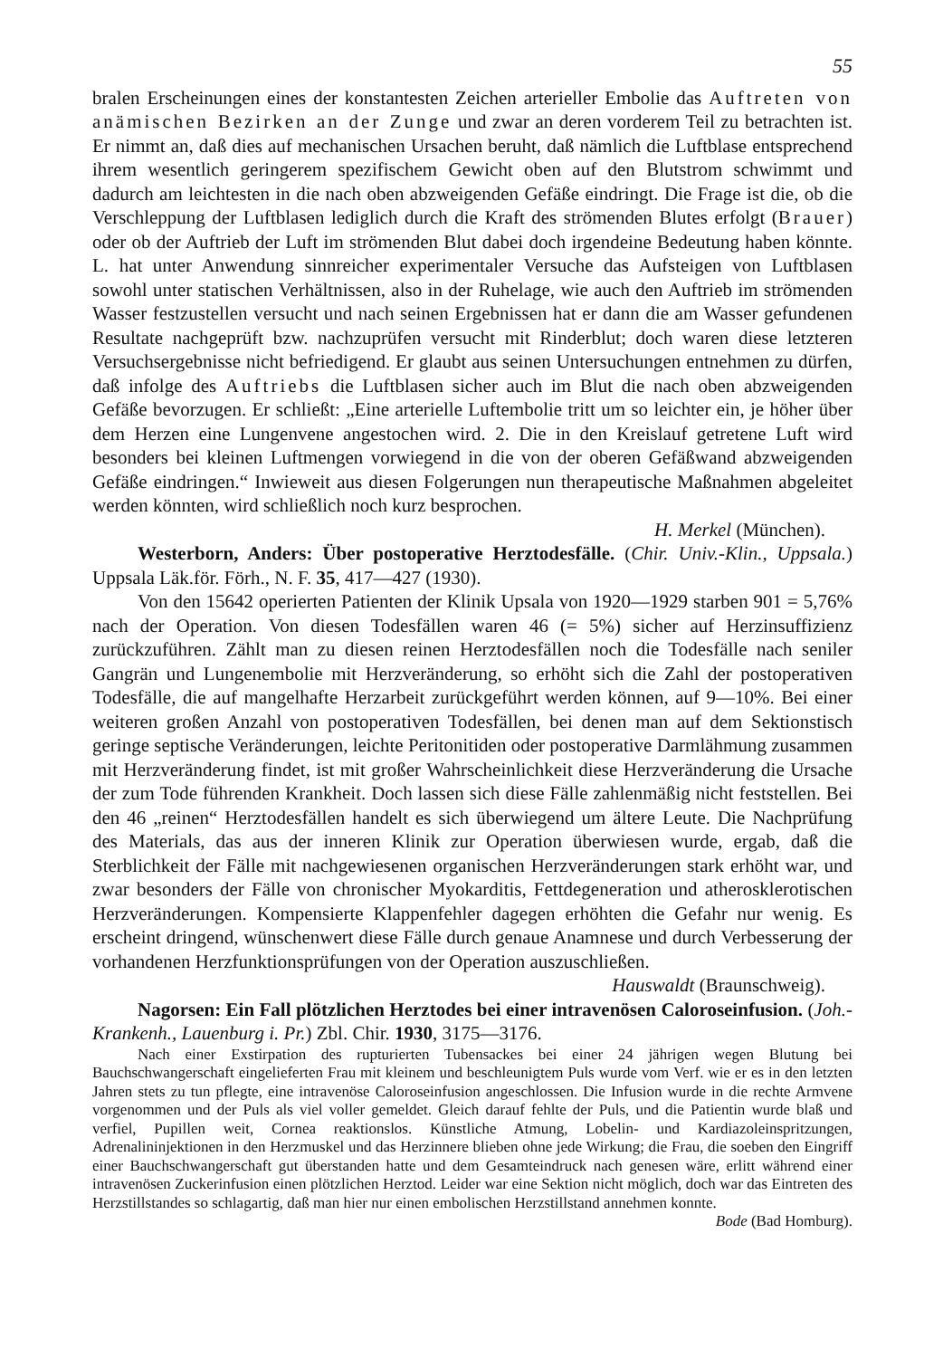55
bralen Erscheinungen eines der konstantesten Zeichen arterieller Embolie das Auftreten von anämischen Bezirken an der Zunge und zwar an deren vorderem Teil zu betrachten ist. Er nimmt an, daß dies auf mechanischen Ursachen beruht, daß nämlich die Luftblase entsprechend ihrem wesentlich geringerem spezifischem Gewicht oben auf den Blutstrom schwimmt und dadurch am leichtesten in die nach oben abzweigenden Gefäße eindringt. Die Frage ist die, ob die Verschleppung der Luftblasen lediglich durch die Kraft des strömenden Blutes erfolgt (Brauer) oder ob der Auftrieb der Luft im strömenden Blut dabei doch irgendeine Bedeutung haben könnte. L. hat unter Anwendung sinnreicher experimentaler Versuche das Aufsteigen von Luftblasen sowohl unter statischen Verhältnissen, also in der Ruhelage, wie auch den Auftrieb im strömenden Wasser festzustellen versucht und nach seinen Ergebnissen hat er dann die am Wasser gefundenen Resultate nachgeprüft bzw. nachzuprüfen versucht mit Rinderblut; doch waren diese letzteren Versuchsergebnisse nicht befriedigend. Er glaubt aus seinen Untersuchungen entnehmen zu dürfen, daß infolge des Auftriebs die Luftblasen sicher auch im Blut die nach oben abzweigenden Gefäße bevorzugen. Er schließt: „Eine arterielle Luftembolie tritt um so leichter ein, je höher über dem Herzen eine Lungenvene angestochen wird. 2. Die in den Kreislauf getretene Luft wird besonders bei kleinen Luftmengen vorwiegend in die von der oberen Gefäßwand abzweigenden Gefäße eindringen.“ Inwieweit aus diesen Folgerungen nun therapeutische Maßnahmen abgeleitet werden könnten, wird schließlich noch kurz besprochen.
H. Merkel (München).
Westerborn, Anders: Über postoperative Herztodesfälle. (Chir. Univ.-Klin., Uppsala.) Uppsala Läk.för. Förh., N. F. 35, 417—427 (1930).
Von den 15642 operierten Patienten der Klinik Upsala von 1920—1929 starben 901 = 5,76% nach der Operation. Von diesen Todesfällen waren 46 (= 5%) sicher auf Herzinsuffizienz zurückzuführen. Zählt man zu diesen reinen Herztodesfällen noch die Todesfälle nach seniler Gangrän und Lungenembolie mit Herzveränderung, so erhöht sich die Zahl der postoperativen Todesfälle, die auf mangelhafte Herzarbeit zurückgeführt werden können, auf 9—10%. Bei einer weiteren großen Anzahl von postoperativen Todesfällen, bei denen man auf dem Sektionstisch geringe septische Veränderungen, leichte Peritonitiden oder postoperative Darmlähmung zusammen mit Herzveränderung findet, ist mit großer Wahrscheinlichkeit diese Herzveränderung die Ursache der zum Tode führenden Krankheit. Doch lassen sich diese Fälle zahlenmäßig nicht feststellen. Bei den 46 „reinen“ Herztodesfällen handelt es sich überwiegend um ältere Leute. Die Nachprüfung des Materials, das aus der inneren Klinik zur Operation überwiesen wurde, ergab, daß die Sterblichkeit der Fälle mit nachgewiesenen organischen Herzveränderungen stark erhöht war, und zwar besonders der Fälle von chronischer Myokarditis, Fettdegeneration und atherosklerotischen Herzveränderungen. Kompensierte Klappenfehler dagegen erhöhten die Gefahr nur wenig. Es erscheint dringend, wünschenwert diese Fälle durch genaue Anamnese und durch Verbesserung der vorhandenen Herzfunktionsprüfungen von der Operation auszuschließen.
Hauswaldt (Braunschweig).
Nagorsen: Ein Fall plötzlichen Herztodes bei einer intravenösen Caloroseinfusion. (Joh.-Krankenh., Lauenburg i. Pr.) Zbl. Chir. 1930, 3175—3176.
Nach einer Exstirpation des rupturierten Tubensackes bei einer 24 jährigen wegen Blutung bei Bauchschwangerschaft eingelieferten Frau mit kleinem und beschleunigtem Puls wurde vom Verf. wie er es in den letzten Jahren stets zu tun pflegte, eine intravenöse Caloroseinfusion angeschlossen. Die Infusion wurde in die rechte Armvene vorgenommen und der Puls als viel voller gemeldet. Gleich darauf fehlte der Puls, und die Patientin wurde blaß und verfiel, Pupillen weit, Cornea reaktionslos. Künstliche Atmung, Lobelin- und Kardiazoleinspritzungen, Adrenalininjektionen in den Herzmuskel und das Herzinnere blieben ohne jede Wirkung; die Frau, die soeben den Eingriff einer Bauchschwangerschaft gut überstanden hatte und dem Gesamteindruck nach genesen wäre, erlitt während einer intravenösen Zuckerinfusion einen plötzlichen Herztod. Leider war eine Sektion nicht möglich, doch war das Eintreten des Herzstillstandes so schlagartig, daß man hier nur einen embolischen Herzstillstand annehmen konnte. Bode (Bad Homburg).